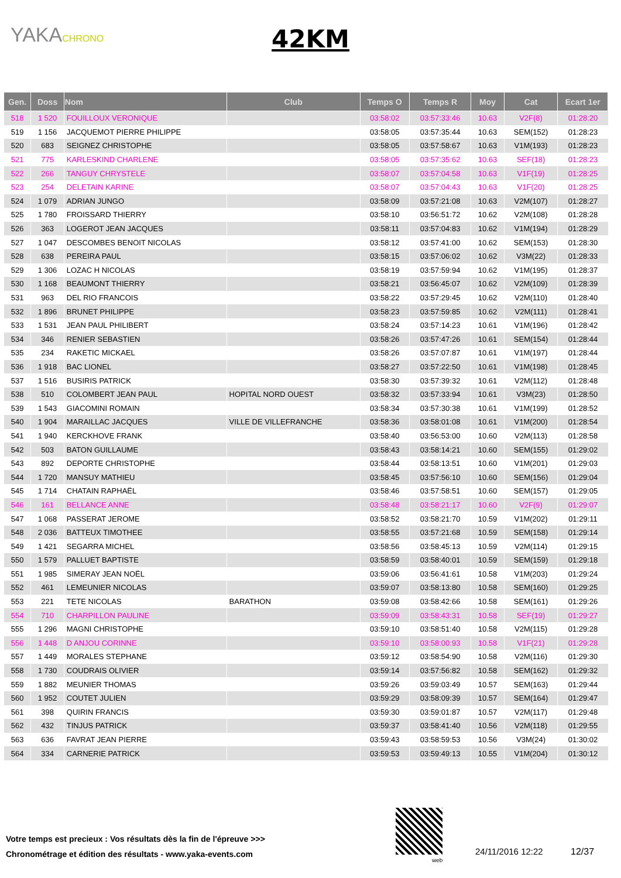YAKACHRONO
42KM
| Gen. | Doss | Nom | Club | Temps O | Temps R | Moy | Cat | Ecart 1er |
| --- | --- | --- | --- | --- | --- | --- | --- | --- |
| 518 | 1 520 | FOUILLOUX VERONIQUE | | 03:58:02 | 03:57:33:46 | 10.63 | V2F(8) | 01:28:20 |
| 519 | 1 156 | JACQUEMOT PIERRE PHILIPPE | | 03:58:05 | 03:57:35:44 | 10.63 | SEM(152) | 01:28:23 |
| 520 | 683 | SEIGNEZ CHRISTOPHE | | 03:58:05 | 03:57:58:67 | 10.63 | V1M(193) | 01:28:23 |
| 521 | 775 | KARLESKIND CHARLENE | | 03:58:05 | 03:57:35:62 | 10.63 | SEF(18) | 01:28:23 |
| 522 | 266 | TANGUY CHRYSTELE | | 03:58:07 | 03:57:04:58 | 10.63 | V1F(19) | 01:28:25 |
| 523 | 254 | DELETAIN KARINE | | 03:58:07 | 03:57:04:43 | 10.63 | V1F(20) | 01:28:25 |
| 524 | 1 079 | ADRIAN JUNGO | | 03:58:09 | 03:57:21:08 | 10.63 | V2M(107) | 01:28:27 |
| 525 | 1 780 | FROISSARD THIERRY | | 03:58:10 | 03:56:51:72 | 10.62 | V2M(108) | 01:28:28 |
| 526 | 363 | LOGEROT JEAN JACQUES | | 03:58:11 | 03:57:04:83 | 10.62 | V1M(194) | 01:28:29 |
| 527 | 1 047 | DESCOMBES BENOIT NICOLAS | | 03:58:12 | 03:57:41:00 | 10.62 | SEM(153) | 01:28:30 |
| 528 | 638 | PEREIRA PAUL | | 03:58:15 | 03:57:06:02 | 10.62 | V3M(22) | 01:28:33 |
| 529 | 1 306 | LOZAC H NICOLAS | | 03:58:19 | 03:57:59:94 | 10.62 | V1M(195) | 01:28:37 |
| 530 | 1 168 | BEAUMONT THIERRY | | 03:58:21 | 03:56:45:07 | 10.62 | V2M(109) | 01:28:39 |
| 531 | 963 | DEL RIO FRANCOIS | | 03:58:22 | 03:57:29:45 | 10.62 | V2M(110) | 01:28:40 |
| 532 | 1 896 | BRUNET PHILIPPE | | 03:58:23 | 03:57:59:85 | 10.62 | V2M(111) | 01:28:41 |
| 533 | 1 531 | JEAN PAUL PHILIBERT | | 03:58:24 | 03:57:14:23 | 10.61 | V1M(196) | 01:28:42 |
| 534 | 346 | RENIER SEBASTIEN | | 03:58:26 | 03:57:47:26 | 10.61 | SEM(154) | 01:28:44 |
| 535 | 234 | RAKETIC MICKAEL | | 03:58:26 | 03:57:07:87 | 10.61 | V1M(197) | 01:28:44 |
| 536 | 1 918 | BAC LIONEL | | 03:58:27 | 03:57:22:50 | 10.61 | V1M(198) | 01:28:45 |
| 537 | 1 516 | BUSIRIS PATRICK | | 03:58:30 | 03:57:39:32 | 10.61 | V2M(112) | 01:28:48 |
| 538 | 510 | COLOMBERT JEAN PAUL | HOPITAL NORD OUEST | 03:58:32 | 03:57:33:94 | 10.61 | V3M(23) | 01:28:50 |
| 539 | 1 543 | GIACOMINI ROMAIN | | 03:58:34 | 03:57:30:38 | 10.61 | V1M(199) | 01:28:52 |
| 540 | 1 904 | MARAILLAC JACQUES | VILLE DE VILLEFRANCHE | 03:58:36 | 03:58:01:08 | 10.61 | V1M(200) | 01:28:54 |
| 541 | 1 940 | KERCKHOVE FRANK | | 03:58:40 | 03:56:53:00 | 10.60 | V2M(113) | 01:28:58 |
| 542 | 503 | BATON GUILLAUME | | 03:58:43 | 03:58:14:21 | 10.60 | SEM(155) | 01:29:02 |
| 543 | 892 | DEPORTE CHRISTOPHE | | 03:58:44 | 03:58:13:51 | 10.60 | V1M(201) | 01:29:03 |
| 544 | 1 720 | MANSUY MATHIEU | | 03:58:45 | 03:57:56:10 | 10.60 | SEM(156) | 01:29:04 |
| 545 | 1 714 | CHATAIN RAPHAËL | | 03:58:46 | 03:57:58:51 | 10.60 | SEM(157) | 01:29:05 |
| 546 | 161 | BELLANCE ANNE | | 03:58:48 | 03:58:21:17 | 10.60 | V2F(9) | 01:29:07 |
| 547 | 1 068 | PASSERAT JEROME | | 03:58:52 | 03:58:21:70 | 10.59 | V1M(202) | 01:29:11 |
| 548 | 2 036 | BATTEUX TIMOTHEE | | 03:58:55 | 03:57:21:68 | 10.59 | SEM(158) | 01:29:14 |
| 549 | 1 421 | SEGARRA MICHEL | | 03:58:56 | 03:58:45:13 | 10.59 | V2M(114) | 01:29:15 |
| 550 | 1 579 | PALLUET BAPTISTE | | 03:58:59 | 03:58:40:01 | 10.59 | SEM(159) | 01:29:18 |
| 551 | 1 985 | SIMERAY JEAN NOËL | | 03:59:06 | 03:56:41:61 | 10.58 | V1M(203) | 01:29:24 |
| 552 | 461 | LEMEUNIER NICOLAS | | 03:59:07 | 03:58:13:80 | 10.58 | SEM(160) | 01:29:25 |
| 553 | 221 | TETE NICOLAS | BARATHON | 03:59:08 | 03:58:42:66 | 10.58 | SEM(161) | 01:29:26 |
| 554 | 710 | CHARPILLON PAULINE | | 03:59:09 | 03:58:43:31 | 10.58 | SEF(19) | 01:29:27 |
| 555 | 1 296 | MAGNI CHRISTOPHE | | 03:59:10 | 03:58:51:40 | 10.58 | V2M(115) | 01:29:28 |
| 556 | 1 448 | D ANJOU CORINNE | | 03:59:10 | 03:58:00:93 | 10.58 | V1F(21) | 01:29:28 |
| 557 | 1 449 | MORALES STEPHANE | | 03:59:12 | 03:58:54:90 | 10.58 | V2M(116) | 01:29:30 |
| 558 | 1 730 | COUDRAIS OLIVIER | | 03:59:14 | 03:57:56:82 | 10.58 | SEM(162) | 01:29:32 |
| 559 | 1 882 | MEUNIER THOMAS | | 03:59:26 | 03:59:03:49 | 10.57 | SEM(163) | 01:29:44 |
| 560 | 1 952 | COUTET JULIEN | | 03:59:29 | 03:58:09:39 | 10.57 | SEM(164) | 01:29:47 |
| 561 | 398 | QUIRIN FRANCIS | | 03:59:30 | 03:59:01:87 | 10.57 | V2M(117) | 01:29:48 |
| 562 | 432 | TINJUS PATRICK | | 03:59:37 | 03:58:41:40 | 10.56 | V2M(118) | 01:29:55 |
| 563 | 636 | FAVRAT JEAN PIERRE | | 03:59:43 | 03:58:59:53 | 10.56 | V3M(24) | 01:30:02 |
| 564 | 334 | CARNERIE PATRICK | | 03:59:53 | 03:59:49:13 | 10.55 | V1M(204) | 01:30:12 |
Votre temps est precieux : Vos résultats dès la fin de l'épreuve >>>
Chronométrage et édition des résultats - www.yaka-events.com
web
24/11/2016 12:22 12/37